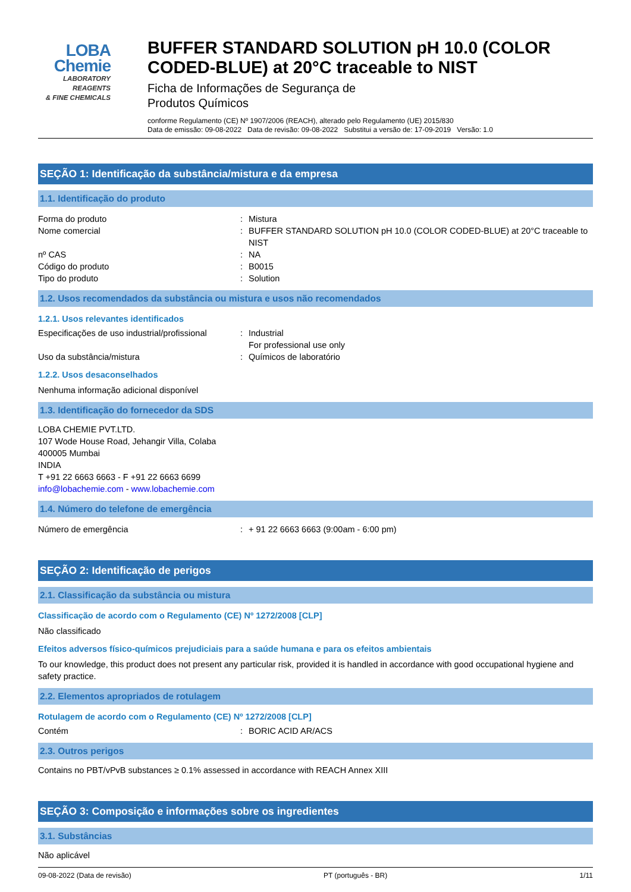LOBA
Chemie
LABORATORY REAGENTS
& FINE CHEMICALS
BUFFER STANDARD SOLUTION pH 10.0 (COLOR CODED-BLUE) at 20°C traceable to NIST
Ficha de Informações de Segurança de
Produtos Químicos
conforme Regulamento (CE) Nº 1907/2006 (REACH), alterado pelo Regulamento (UE) 2015/830
Data de emissão: 09-08-2022 Data de revisão: 09-08-2022 Substitui a versão de: 17-09-2019 Versão: 1.0
SEÇÃO 1: Identificação da substância/mistura e da empresa
1.1. Identificação do produto
Forma do produto: Mistura
Nome comercial: BUFFER STANDARD SOLUTION pH 10.0 (COLOR CODED-BLUE) at 20°C traceable to NIST
nº CAS: NA
Código do produto: B0015
Tipo do produto: Solution
1.2. Usos recomendados da substância ou mistura e usos não recomendados
1.2.1. Usos relevantes identificados
Especificações de uso industrial/profissional: Industrial
For professional use only
Uso da substância/mistura: Químicos de laboratório
1.2.2. Usos desaconselhados
Nenhuma informação adicional disponível
1.3. Identificação do fornecedor da SDS
LOBA CHEMIE PVT.LTD.
107 Wode House Road, Jehangir Villa, Colaba
400005 Mumbai
INDIA
T +91 22 6663 6663 - F +91 22 6663 6699
info@lobachemie.com - www.lobachemie.com
1.4. Número do telefone de emergência
Número de emergência: + 91 22 6663 6663 (9:00am - 6:00 pm)
SEÇÃO 2: Identificação de perigos
2.1. Classificação da substância ou mistura
Classificação de acordo com o Regulamento (CE) Nº 1272/2008 [CLP]
Não classificado
Efeitos adversos físico-químicos prejudiciais para a saúde humana e para os efeitos ambientais
To our knowledge, this product does not present any particular risk, provided it is handled in accordance with good occupational hygiene and safety practice.
2.2. Elementos apropriados de rotulagem
Rotulagem de acordo com o Regulamento (CE) Nº 1272/2008 [CLP]
Contém: BORIC ACID AR/ACS
2.3. Outros perigos
Contains no PBT/vPvB substances ≥ 0.1% assessed in accordance with REACH Annex XIII
SEÇÃO 3: Composição e informações sobre os ingredientes
3.1. Substâncias
Não aplicável
09-08-2022 (Data de revisão) PT (português - BR) 1/11